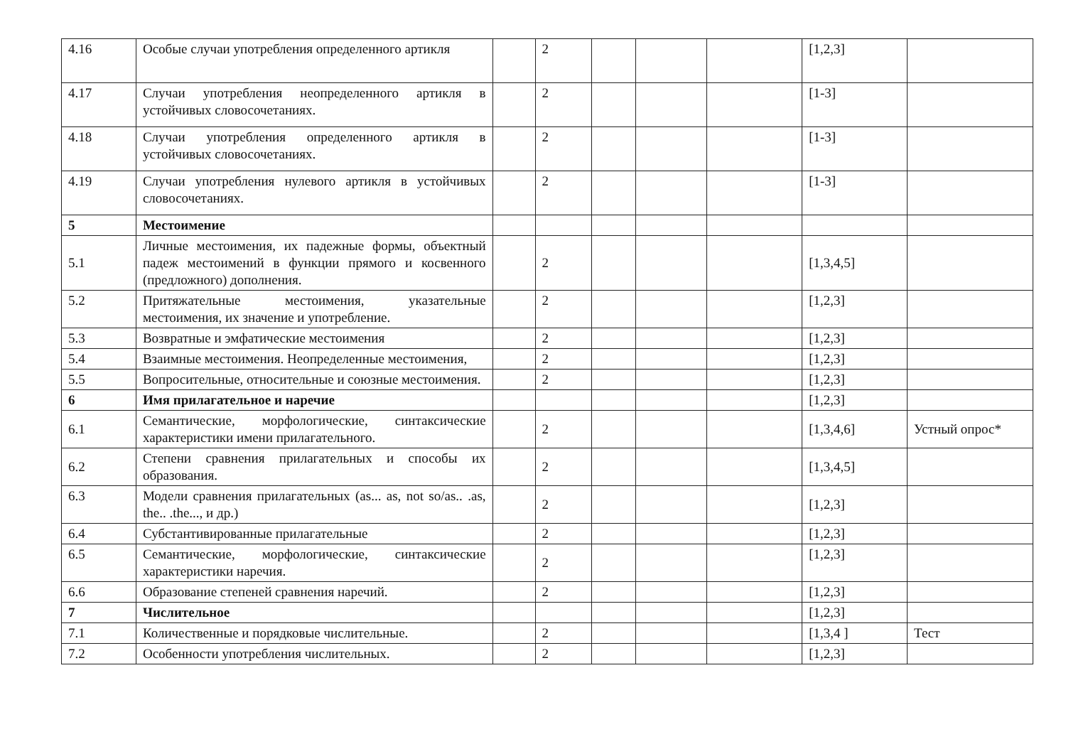| 4.16 | Особые случаи употребления определенного артикля | | 2 | | | | [1,2,3] | |
| 4.17 | Случаи употребления неопределенного артикля в устойчивых словосочетаниях. | | 2 | | | | [1-3] | |
| 4.18 | Случаи употребления определенного артикля в устойчивых словосочетаниях. | | 2 | | | | [1-3] | |
| 4.19 | Случаи употребления нулевого артикля в устойчивых словосочетаниях. | | 2 | | | | [1-3] | |
| 5 | Местоимение | | | | | | | |
| 5.1 | Личные местоимения, их падежные формы, объектный падеж местоимений в функции прямого и косвенного (предложного) дополнения. | | 2 | | | | [1,3,4,5] | |
| 5.2 | Притяжательные местоимения, указательные местоимения, их значение и употребление. | | 2 | | | | [1,2,3] | |
| 5.3 | Возвратные и эмфатические местоимения | | 2 | | | | [1,2,3] | |
| 5.4 | Взаимные местоимения. Неопределенные местоимения, | | 2 | | | | [1,2,3] | |
| 5.5 | Вопросительные, относительные и союзные местоимения. | | 2 | | | | [1,2,3] | |
| 6 | Имя прилагательное и наречие | | | | | | [1,2,3] | |
| 6.1 | Семантические, морфологические, синтаксические характеристики имени прилагательного. | | 2 | | | | [1,3,4,6] | Устный опрос* |
| 6.2 | Степени сравнения прилагательных и способы их образования. | | 2 | | | | [1,3,4,5] | |
| 6.3 | Модели сравнения прилагательных (as... as, not so/as.. .as, the.. .the..., и др.) | | 2 | | | | [1,2,3] | |
| 6.4 | Субстантивированные прилагательные | | 2 | | | | [1,2,3] | |
| 6.5 | Семантические, морфологические, синтаксические характеристики наречия. | | 2 | | | | [1,2,3] | |
| 6.6 | Образование степеней сравнения наречий. | | 2 | | | | [1,2,3] | |
| 7 | Числительное | | | | | | [1,2,3] | |
| 7.1 | Количественные и порядковые числительные. | | 2 | | | | [1,3,4 ] | Тест |
| 7.2 | Особенности употребления числительных. | | 2 | | | | [1,2,3] | |